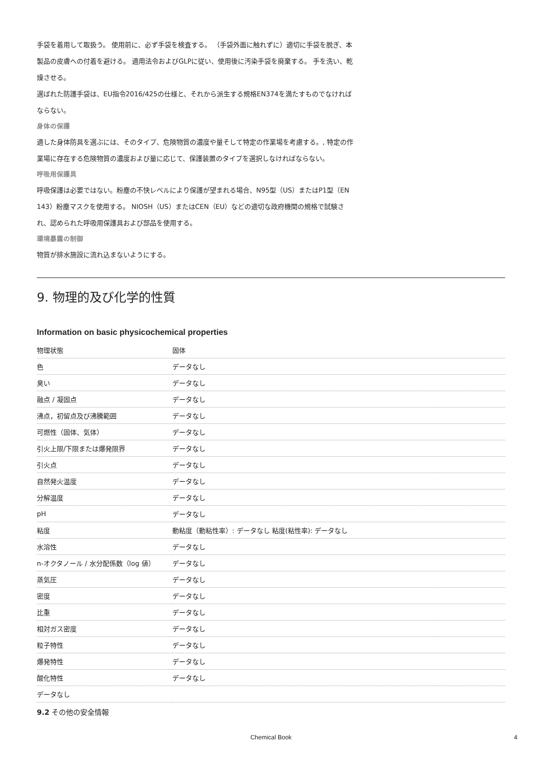手袋を着用して取扱う。 使用前に、必ず手袋を検査する。 （手袋外面に触れずに）適切に手袋を脱ぎ、本製品の皮膚への付着を避ける。 適用法令およびGLPに従い、使用後に汚染手袋を廃棄する。 手を洗い、乾燥させる。
選ばれた防護手袋は、EU指令2016/425の仕様と、それから派生する規格EN374を満たすものでなければならない。
身体の保護
適した身体防具を選ぶには、そのタイプ、危険物質の濃度や量そして特定の作業場を考慮する。, 特定の作業場に存在する危険物質の濃度および量に応じて、保護装置のタイプを選択しなければならない。
呼吸用保護具
呼吸保護は必要ではない。粉塵の不快レベルにより保護が望まれる場合、N95型（US）またはP1型（EN 143）粉塵マスクを使用する。 NIOSH（US）またはCEN（EU）などの適切な政府機関の規格で試験され、認められた呼吸用保護具および部品を使用する。
環境暴露の制御
物質が排水施設に流れ込まないようにする。
9. 物理的及び化学的性質
Information on basic physicochemical properties
| 物理状態 | 固体 |
| 色 | データなし |
| 臭い | データなし |
| 融点 / 凝固点 | データなし |
| 沸点，初留点及び沸騰範囲 | データなし |
| 可燃性（固体、気体） | データなし |
| 引火上限/下限または爆発限界 | データなし |
| 引火点 | データなし |
| 自然発火温度 | データなし |
| 分解温度 | データなし |
| pH | データなし |
| 粘度 | 動粘度（動粘性率）: データなし 粘度(粘性率): データなし |
| 水溶性 | データなし |
| n-オクタノール / 水分配係数（log 値） | データなし |
| 蒸気圧 | データなし |
| 密度 | データなし |
| 比重 | データなし |
| 相対ガス密度 | データなし |
| 粒子特性 | データなし |
| 爆発特性 | データなし |
| 酸化特性 | データなし |
| データなし | |
9.2 その他の安全情報
Chemical Book
4